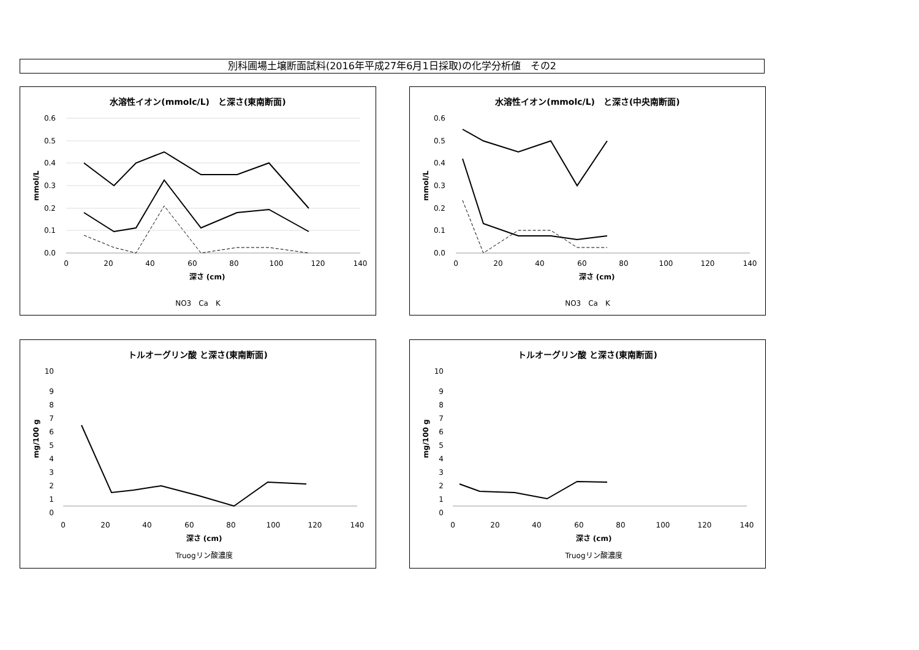別科圃場土壌断面試料(2016年平成27年6月1日採取)の化学分析値　その2
水溶性イオン(mmolc/L)　と深さ(東南断面)
0.6
0.5
0.4
0.3
0.2
0.1
0.0
0
20
40
60
80
100
120
140
深さ (cm)
NO3　Ca　K
mmol/L
水溶性イオン(mmolc/L)　と深さ(中央南断面)
0.6
0.5
0.4
0.3
0.2
0.1
0.0
0
20
40
60
80
100
120
140
深さ (cm)
NO3　Ca　K
mmol/L
トルオーグリン酸 と深さ(東南断面)
10
9
8
7
6
5
4
3
2
1
0
0
20
40
60
80
100
120
140
深さ (cm)
Truogリン酸濃度
mg/100 g
トルオーグリン酸 と深さ(東南断面)
10
9
8
7
6
5
4
3
2
1
0
0
20
40
60
80
100
120
140
深さ (cm)
Truogリン酸濃度
mg/100 g